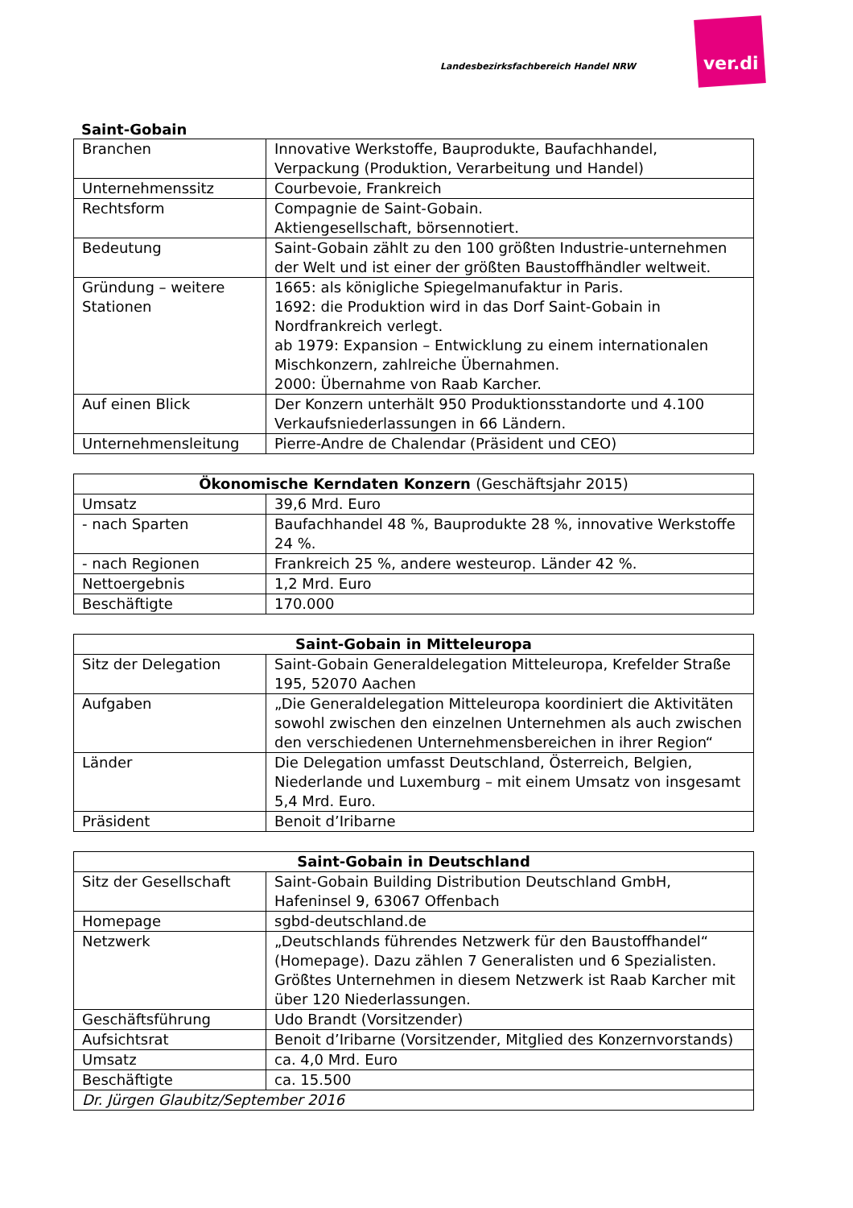Landesbezirksfachbereich Handel NRW
ver.di
Saint-Gobain
| Branchen | Innovative Werkstoffe, Bauprodukte, Baufachhandel, Verpackung (Produktion, Verarbeitung und Handel) |
| Unternehmenssitz | Courbevoie, Frankreich |
| Rechtsform | Compagnie de Saint-Gobain. Aktiengesellschaft, börsennotiert. |
| Bedeutung | Saint-Gobain zählt zu den 100 größten Industrie-unternehmen der Welt und ist einer der größten Baustoffhändler weltweit. |
| Gründung – weitere Stationen | 1665: als königliche Spiegelmanufaktur in Paris. 1692: die Produktion wird in das Dorf Saint-Gobain in Nordfrankreich verlegt. ab 1979: Expansion – Entwicklung zu einem internationalen Mischkonzern, zahlreiche Übernahmen. 2000: Übernahme von Raab Karcher. |
| Auf einen Blick | Der Konzern unterhält 950 Produktionsstandorte und 4.100 Verkaufsniederlassungen in 66 Ländern. |
| Unternehmensleitung | Pierre-Andre de Chalendar (Präsident und CEO) |
| Ökonomische Kerndaten Konzern (Geschäftsjahr 2015) | |
| --- | --- |
| Umsatz | 39,6 Mrd. Euro |
| - nach Sparten | Baufachhandel 48 %, Bauprodukte 28 %, innovative Werkstoffe 24 %. |
| - nach Regionen | Frankreich 25 %, andere westeurop. Länder 42 %. |
| Nettoergebnis | 1,2 Mrd. Euro |
| Beschäftigte | 170.000 |
| Saint-Gobain in Mitteleuropa | |
| --- | --- |
| Sitz der Delegation | Saint-Gobain Generaldelegation Mitteleuropa, Krefelder Straße 195, 52070 Aachen |
| Aufgaben | „Die Generaldelegation Mitteleuropa koordiniert die Aktivitäten sowohl zwischen den einzelnen Unternehmen als auch zwischen den verschiedenen Unternehmensbereichen in ihrer Region“ |
| Länder | Die Delegation umfasst Deutschland, Österreich, Belgien, Niederlande und Luxemburg – mit einem Umsatz von insgesamt 5,4 Mrd. Euro. |
| Präsident | Benoit d’Iribarne |
| Saint-Gobain in Deutschland | |
| --- | --- |
| Sitz der Gesellschaft | Saint-Gobain Building Distribution Deutschland GmbH, Hafeninsel 9, 63067 Offenbach |
| Homepage | sgbd-deutschland.de |
| Netzwerk | „Deutschlands führendes Netzwerk für den Baustoffhandel“ (Homepage). Dazu zählen 7 Generalisten und 6 Spezialisten. Größtes Unternehmen in diesem Netzwerk ist Raab Karcher mit über 120 Niederlassungen. |
| Geschäftsführung | Udo Brandt (Vorsitzender) |
| Aufsichtsrat | Benoit d’Iribarne (Vorsitzender, Mitglied des Konzernvorstands) |
| Umsatz | ca. 4,0 Mrd. Euro |
| Beschäftigte | ca. 15.500 |
| Dr. Jürgen Glaubitz/September 2016 | |